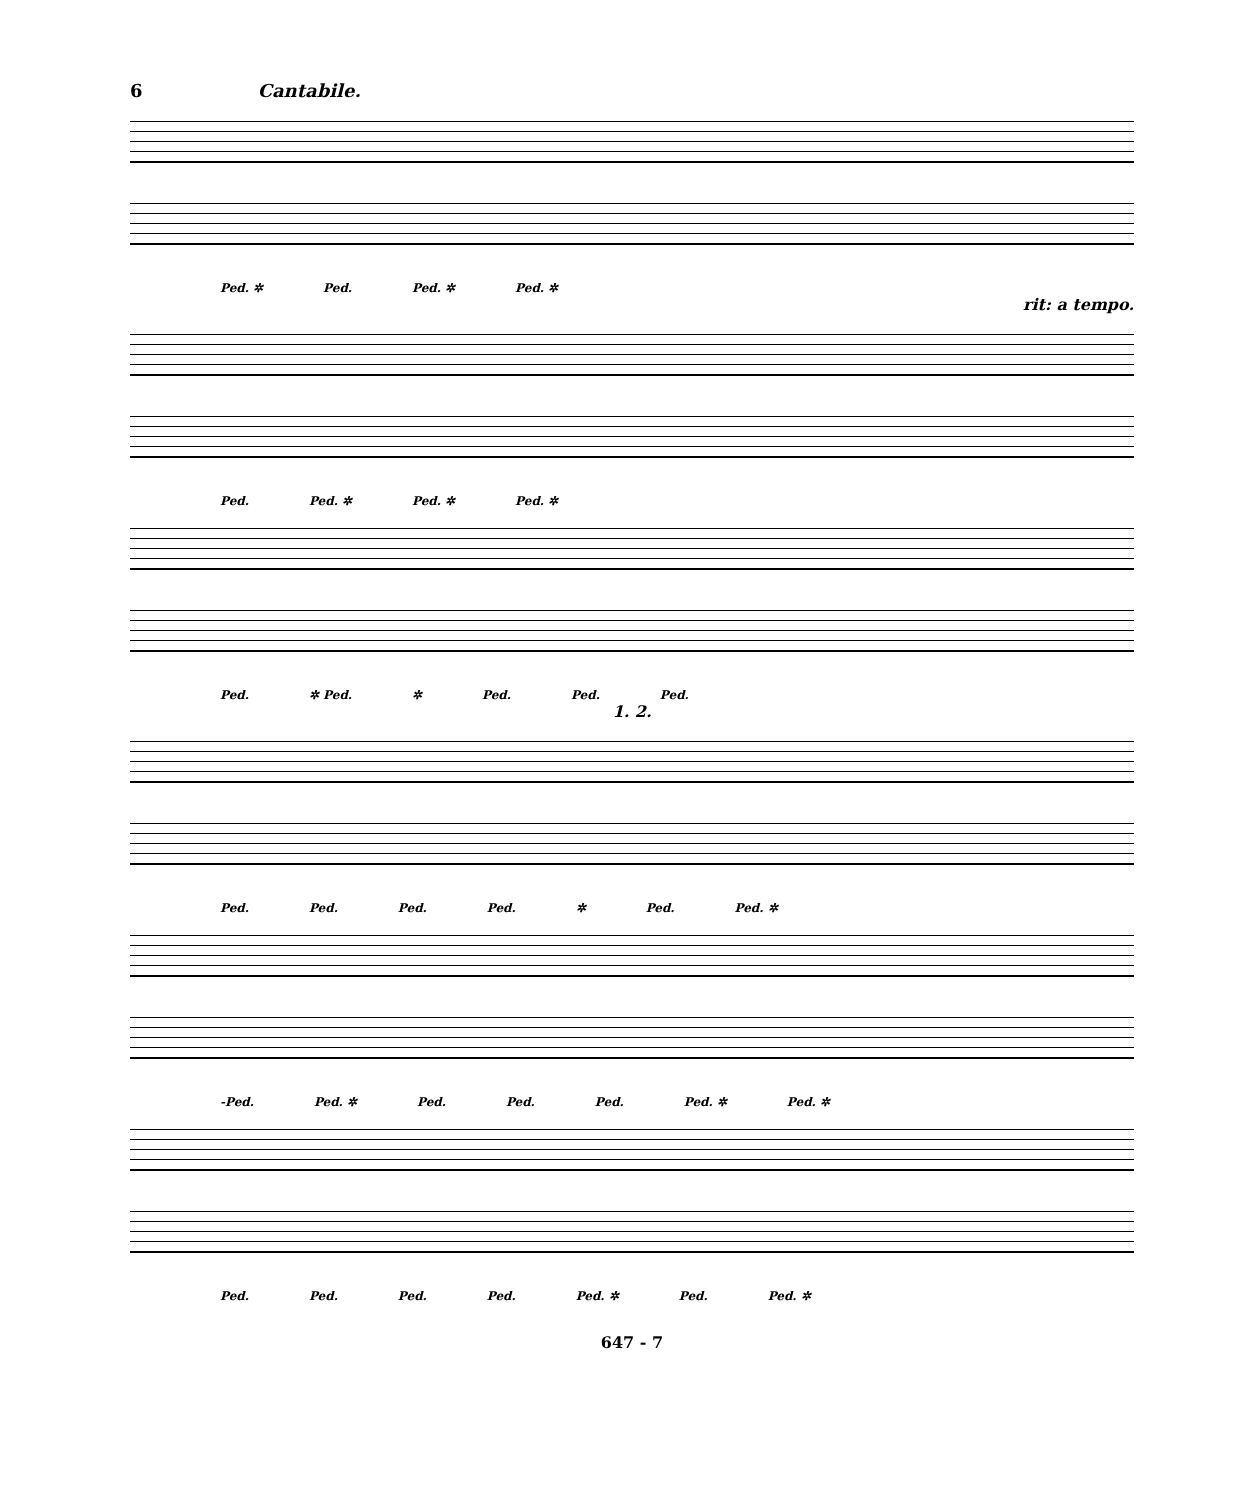6 Cantabile.
Ped. ✲ Ped. Ped. ✲ Ped. ✲
rit: a tempo.
Ped. Ped. ✲ Ped. ✲ Ped. ✲
Ped. ✲ Ped. ✲ Ped. Ped. Ped.
1. 2.
Ped. Ped. Ped. Ped. ✲ Ped. Ped. ✲
-Ped. Ped. ✲ Ped. Ped. Ped. Ped. ✲ Ped. ✲
Ped. Ped. Ped. Ped. Ped. ✲ Ped. Ped. ✲
647 - 7